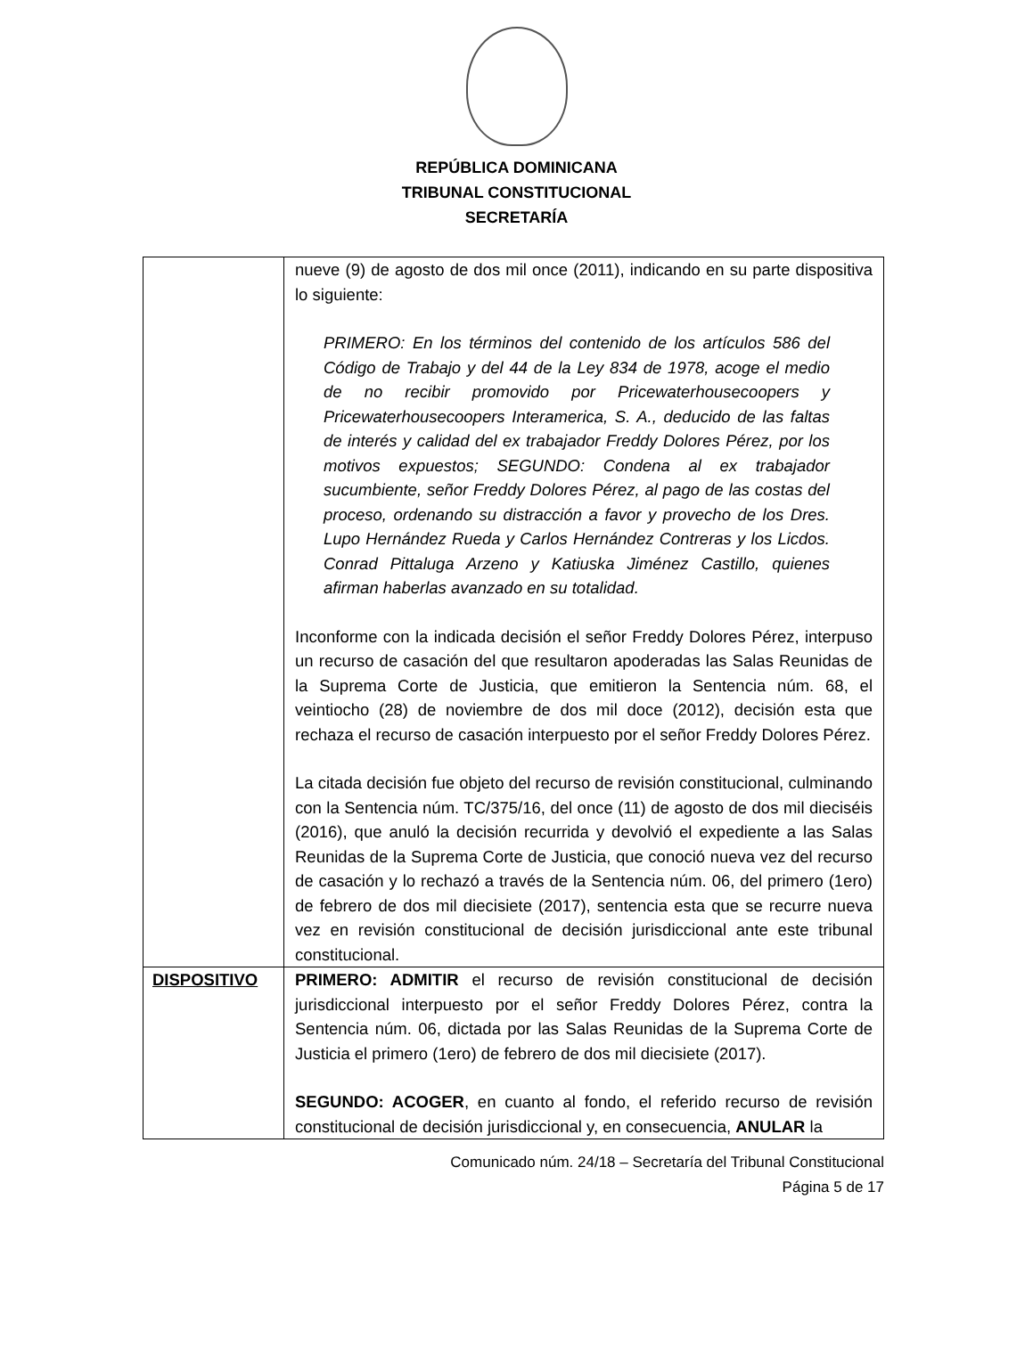REPÚBLICA DOMINICANA
TRIBUNAL CONSTITUCIONAL
SECRETARÍA
| | nueve (9) de agosto de dos mil once (2011), indicando en su parte dispositiva lo siguiente: PRIMERO: En los términos del contenido de los artículos 586 del Código de Trabajo y del 44 de la Ley 834 de 1978, acoge el medio de no recibir promovido por Pricewaterhousecoopers y Pricewaterhousecoopers Interamerica, S. A., deducido de las faltas de interés y calidad del ex trabajador Freddy Dolores Pérez, por los motivos expuestos; SEGUNDO: Condena al ex trabajador sucumbiente, señor Freddy Dolores Pérez, al pago de las costas del proceso, ordenando su distracción a favor y provecho de los Dres. Lupo Hernández Rueda y Carlos Hernández Contreras y los Licdos. Conrad Pittaluga Arzeno y Katiuska Jiménez Castillo, quienes afirman haberlas avanzado en su totalidad. Inconforme con la indicada decisión el señor Freddy Dolores Pérez, interpuso un recurso de casación del que resultaron apoderadas las Salas Reunidas de la Suprema Corte de Justicia, que emitieron la Sentencia núm. 68, el veintiocho (28) de noviembre de dos mil doce (2012), decisión esta que rechaza el recurso de casación interpuesto por el señor Freddy Dolores Pérez. La citada decisión fue objeto del recurso de revisión constitucional, culminando con la Sentencia núm. TC/375/16, del once (11) de agosto de dos mil dieciséis (2016), que anuló la decisión recurrida y devolvió el expediente a las Salas Reunidas de la Suprema Corte de Justicia, que conoció nueva vez del recurso de casación y lo rechazó a través de la Sentencia núm. 06, del primero (1ero) de febrero de dos mil diecisiete (2017), sentencia esta que se recurre nueva vez en revisión constitucional de decisión jurisdiccional ante este tribunal constitucional. |
| DISPOSITIVO | PRIMERO: ADMITIR el recurso de revisión constitucional de decisión jurisdiccional interpuesto por el señor Freddy Dolores Pérez, contra la Sentencia núm. 06, dictada por las Salas Reunidas de la Suprema Corte de Justicia el primero (1ero) de febrero de dos mil diecisiete (2017). SEGUNDO: ACOGER , en cuanto al fondo, el referido recurso de revisión constitucional de decisión jurisdiccional y, en consecuencia, ANULAR la |
Comunicado núm. 24/18 – Secretaría del Tribunal Constitucional
Página 5 de 17